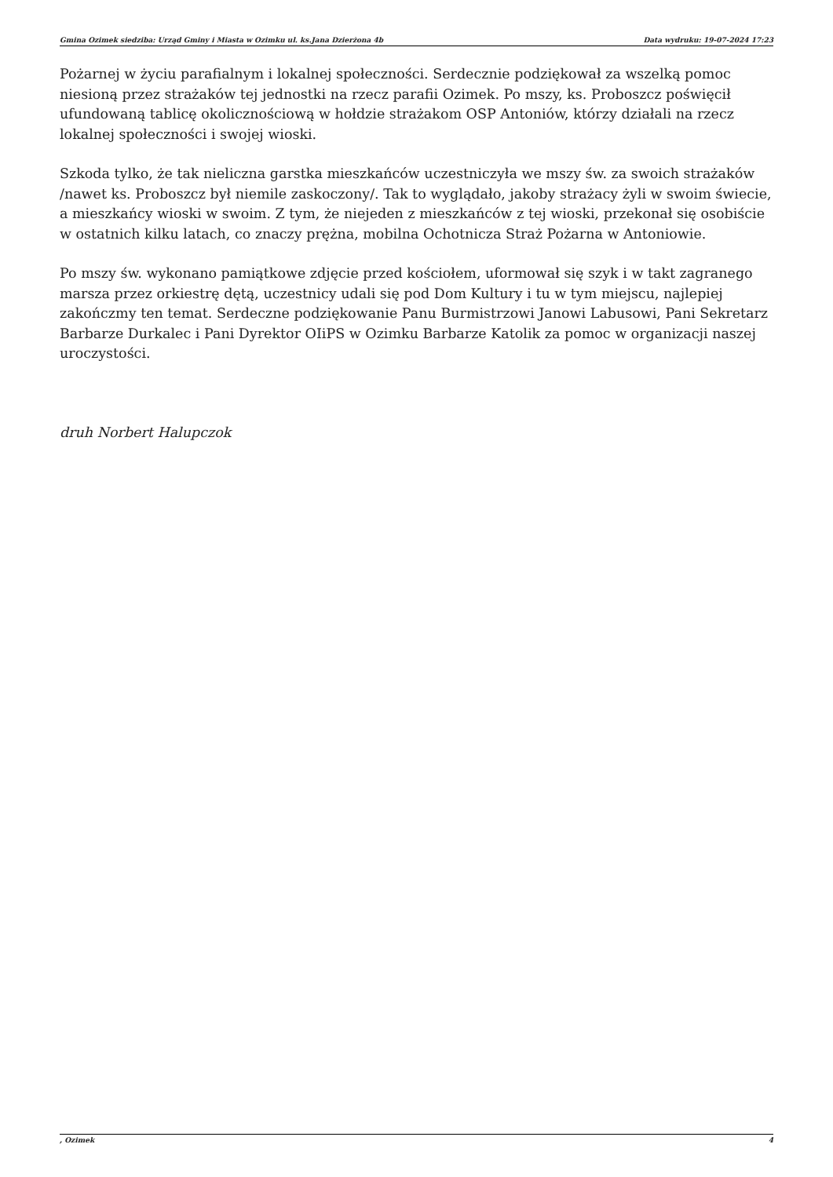Gmina Ozimek siedziba: Urząd Gminy i Miasta w Ozimku ul. ks.Jana Dzierżona 4b Data wydruku: 19-07-2024 17:23
Pożarnej w życiu parafialnym i lokalnej społeczności. Serdecznie podziękował za wszelką pomoc niesioną przez strażaków tej jednostki na rzecz parafii Ozimek. Po mszy, ks. Proboszcz poświęcił ufundowaną tablicę okolicznościową w hołdzie strażakom OSP Antoniów, którzy działali na rzecz lokalnej społeczności i swojej wioski.
Szkoda tylko, że tak nieliczna garstka mieszkańców uczestniczyła we mszy św. za swoich strażaków /nawet ks. Proboszcz był niemile zaskoczony/. Tak to wyglądało, jakoby strażacy żyli w swoim świecie, a mieszkańcy wioski w swoim. Z tym, że niejeden z mieszkańców z tej wioski, przekonał się osobiście w ostatnich kilku latach, co znaczy prężna, mobilna Ochotnicza Straż Pożarna w Antoniowie.
Po mszy św. wykonano pamiątkowe zdjęcie przed kościołem, uformował się szyk i w takt zagranego marsza przez orkiestrę dętą, uczestnicy udali się pod Dom Kultury i tu w tym miejscu, najlepiej zakończmy ten temat. Serdeczne podziękowanie Panu Burmistrzowi Janowi Labusowi, Pani Sekretarz Barbarze Durkalec i Pani Dyrektor OIiPS w Ozimku Barbarze Katolik za pomoc w organizacji naszej uroczystości.
druh Norbert Halupczok
, Ozimek 4